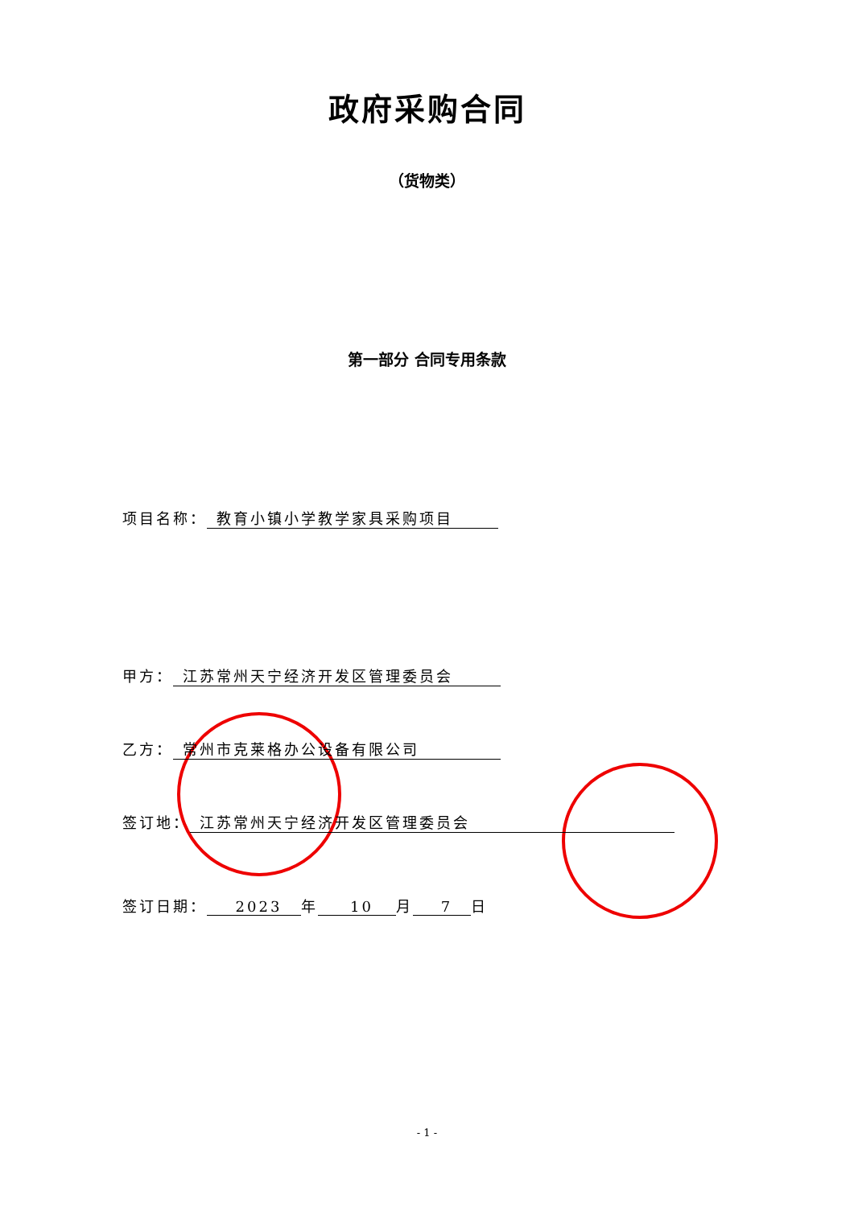政府采购合同
（货物类）
第一部分 合同专用条款
项目名称： 教育小镇小学教学家具采购项目
甲方： 江苏常州天宁经济开发区管理委员会
乙方： 常州市克莱格办公设备有限公司
签订地： 江苏常州天宁经济开发区管理委员会
签订日期： 2023 年 10 月 7 日
- 1 -